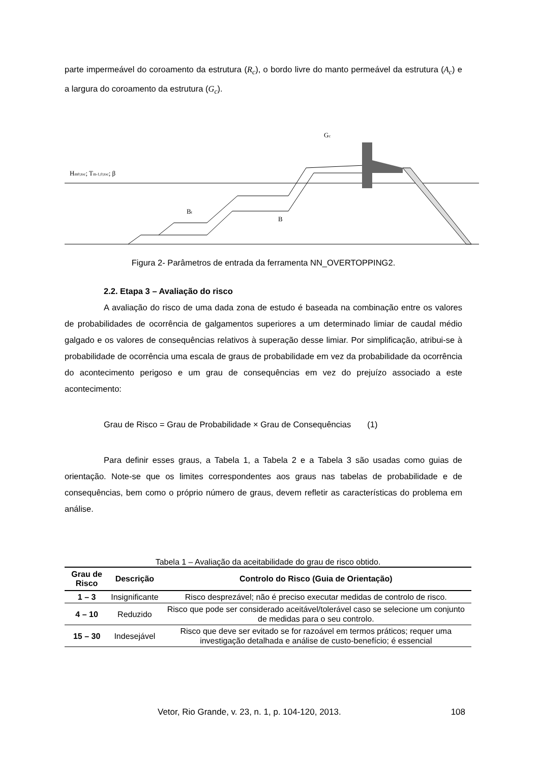parte impermeável do coroamento da estrutura (R<sub>c</sub>), o bordo livre do manto permeável da estrutura (A<sub>c</sub>) e a largura do coroamento da estrutura (G<sub>c</sub>).
Hm0,toc; Tm-1,0,toc; β
Gc
Bt
B
Figura 2- Parâmetros de entrada da ferramenta NN_OVERTOPPING2.
2.2. Etapa 3 – Avaliação do risco
A avaliação do risco de uma dada zona de estudo é baseada na combinação entre os valores de probabilidades de ocorrência de galgamentos superiores a um determinado limiar de caudal médio galgado e os valores de consequências relativos à superação desse limiar. Por simplificação, atribui-se à probabilidade de ocorrência uma escala de graus de probabilidade em vez da probabilidade da ocorrência do acontecimento perigoso e um grau de consequências em vez do prejuízo associado a este acontecimento:
Grau de Risco = Grau de Probabilidade × Grau de Consequências (1)
Para definir esses graus, a Tabela 1, a Tabela 2 e a Tabela 3 são usadas como guias de orientação. Note-se que os limites correspondentes aos graus nas tabelas de probabilidade e de consequências, bem como o próprio número de graus, devem refletir as características do problema em análise.
Tabela 1 – Avaliação da aceitabilidade do grau de risco obtido.
| Grau de Risco | Descrição | Controlo do Risco (Guia de Orientação) |
| --- | --- | --- |
| 1 – 3 | Insignificante | Risco desprezável; não é preciso executar medidas de controlo de risco. |
| 4 – 10 | Reduzido | Risco que pode ser considerado aceitável/tolerável caso se selecione um conjunto de medidas para o seu controlo. |
| 15 – 30 | Indesejável | Risco que deve ser evitado se for razoável em termos práticos; requer uma investigação detalhada e análise de custo-benefício; é essencial |
Vetor, Rio Grande, v. 23, n. 1, p. 104-120, 2013. 108